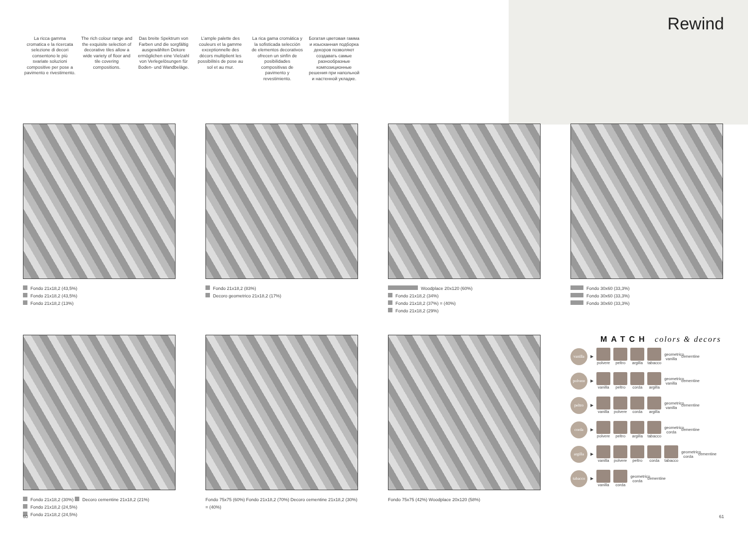La ricca gamma cromatica e la ricercata selezione di decori consentono le più svariate soluzioni compositive per pose a pavimento e rivestimento.
The rich colour range and the exquisite selection of decorative tiles allow a wide variety of floor and tile covering compositions.
Das breite Spektrum von Farben und die sorgfältig ausgewählten Dekore ermöglichen eine Vielzahl von Verlegelösungen für Boden- und Wandbeläge.
L’ample palette des couleurs et la gamme exceptionnelle des décors multiplient les possibilités de pose au sol et au mur.
La rica gama cromática y la sofisticada selección de elementos decorativos ofrecen un sinfín de posibilidades compositivas de pavimento y revestimiento.
Богатая цветовая гамма и изысканная подборка декоров позволяют создавать самые разнообразные композиционные решения при напольной и настенной укладке.
Rewind
Fondo 21x18,2 (43,5%)
Fondo 21x18,2 (43,5%)
Fondo 21x18,2 (13%)
Fondo 21x18,2 (83%)
Decoro geometrico 21x18,2 (17%)
Woodplace 20x120 (60%)
Fondo 21x18,2 (34%)
Fondo 21x18,2 (37%) = (40%)
Fondo 21x18,2 (29%)
Fondo 30x60 (33,3%)
Fondo 30x60 (33,3%)
Fondo 30x60 (33,3%)
Fondo 21x18,2 (30%) Decoro cementine 21x18,2 (21%)
Fondo 21x18,2 (24,5%)
Fondo 21x18,2 (24,5%)
Fondo 75x75 (60%) Fondo 21x18,2 (70%) Decoro cementine 21x18,2 (30%) = (40%)
Fondo 75x75 (42%) Woodplace 20x120 (58%)
MATCH colors & decors
vanilla
▶
polvere
peltro
argilla
tabacco
geometrico vanilla
cementine
polvere
▶
vanilla
peltro
corda
argilla
geometrico vanilla
cementine
peltro
▶
vanilla
polvere
corda
argilla
geometrico vanilla
cementine
corda
▶
polvere
peltro
argilla
tabacco
geometrico corda
cementine
argilla
▶
vanilla
polvere
peltro
corda
tabacco
geometrico corda
cementine
tabacco
▶
vanilla
corda
geometrico corda
cementine
60 61